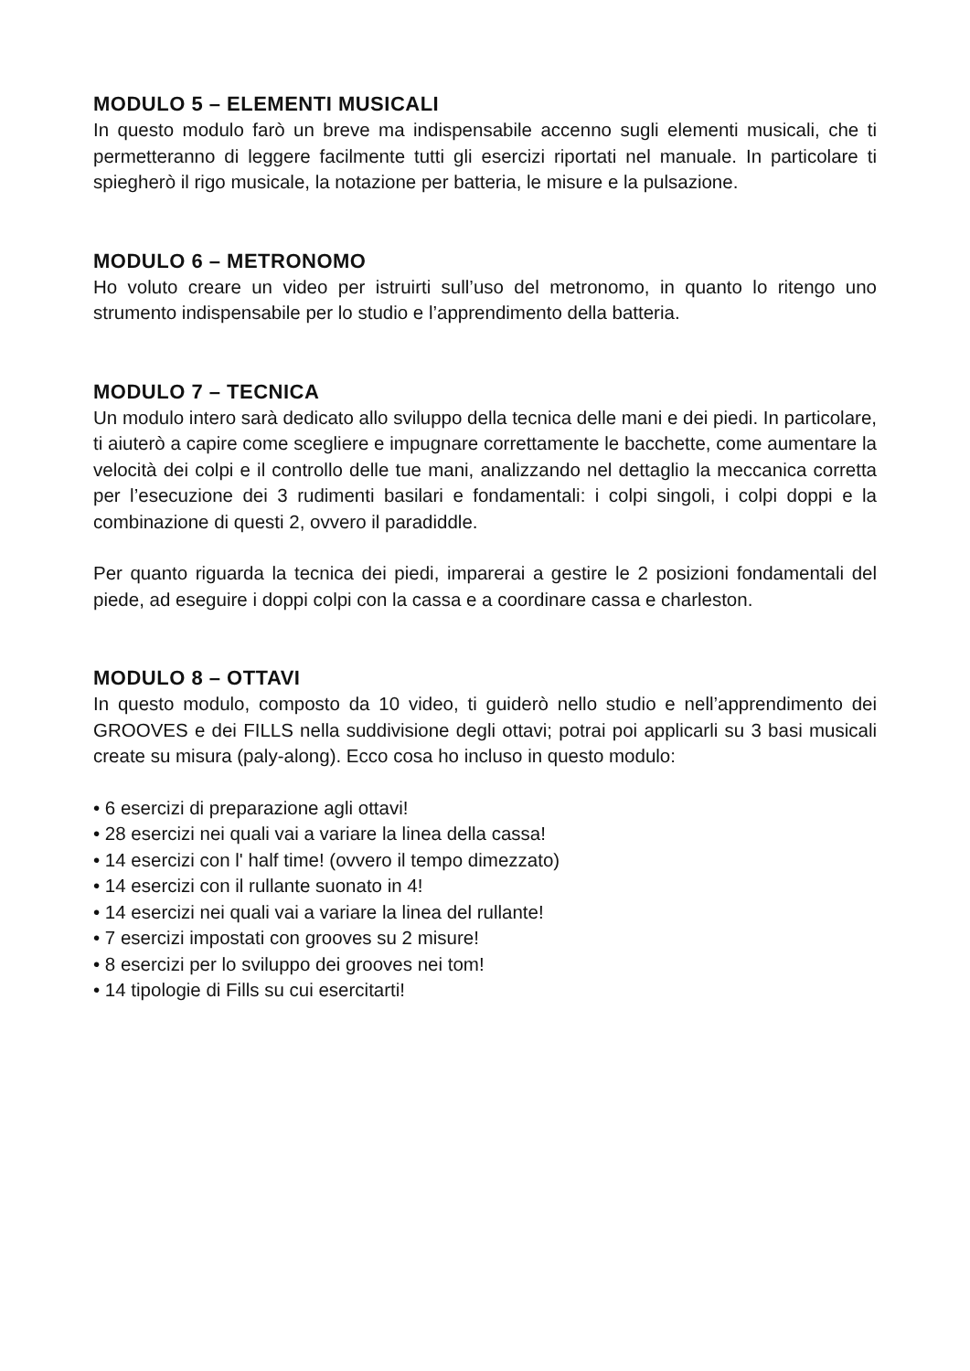MODULO 5 – ELEMENTI MUSICALI
In questo modulo farò un breve ma indispensabile accenno sugli elementi musicali, che ti permetteranno di leggere facilmente tutti gli esercizi riportati nel manuale. In particolare ti spiegherò il rigo musicale, la notazione per batteria, le misure e la pulsazione.
MODULO 6 – METRONOMO
Ho voluto creare un video per istruirti sull’uso del metronomo, in quanto lo ritengo uno strumento indispensabile per lo studio e l’apprendimento della batteria.
MODULO 7 – TECNICA
Un modulo intero sarà dedicato allo sviluppo della tecnica delle mani e dei piedi. In particolare, ti aiuterò a capire come scegliere e impugnare correttamente le bacchette, come aumentare la velocità dei colpi e il controllo delle tue mani, analizzando nel dettaglio la meccanica corretta per l’esecuzione dei 3 rudimenti basilari e fondamentali: i colpi singoli, i colpi doppi e la combinazione di questi 2, ovvero il paradiddle.
Per quanto riguarda la tecnica dei piedi, imparerai a gestire le 2 posizioni fondamentali del piede, ad eseguire i doppi colpi con la cassa e a coordinare cassa e charleston.
MODULO 8 – OTTAVI
In questo modulo, composto da 10 video, ti guiderò nello studio e nell’apprendimento dei GROOVES e dei FILLS nella suddivisione degli ottavi; potrai poi applicarli su 3 basi musicali create su misura (paly-along). Ecco cosa ho incluso in questo modulo:
• 6 esercizi di preparazione agli ottavi!
• 28 esercizi nei quali vai a variare la linea della cassa!
• 14 esercizi con l' half time! (ovvero il tempo dimezzato)
• 14 esercizi con il rullante suonato in 4!
• 14 esercizi nei quali vai a variare la linea del rullante!
• 7 esercizi impostati con grooves su 2 misure!
• 8 esercizi per lo sviluppo dei grooves nei tom!
• 14 tipologie di Fills su cui esercitarti!